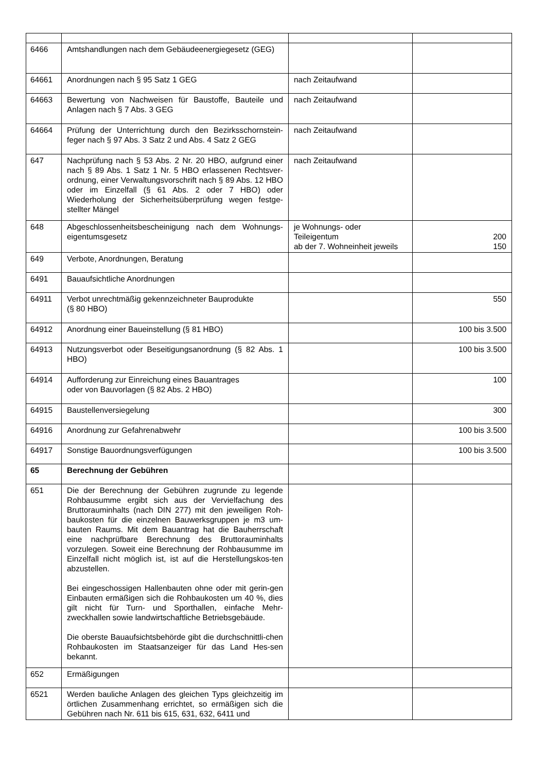| 6466 | Amtshandlungen nach dem Gebäudeenergiegesetz (GEG) | | |
| 64661 | Anordnungen nach § 95 Satz 1 GEG | nach Zeitaufwand | |
| 64663 | Bewertung von Nachweisen für Baustoffe, Bauteile und Anlagen nach § 7 Abs. 3 GEG | nach Zeitaufwand | |
| 64664 | Prüfung der Unterrichtung durch den Bezirksschornstein-feger nach § 97 Abs. 3 Satz 2 und Abs. 4 Satz 2 GEG | nach Zeitaufwand | |
| 647 | Nachprüfung nach § 53 Abs. 2 Nr. 20 HBO, aufgrund einer nach § 89 Abs. 1 Satz 1 Nr. 5 HBO erlassenen Rechtsver-ordnung, einer Verwaltungsvorschrift nach § 89 Abs. 12 HBO oder im Einzelfall (§ 61 Abs. 2 oder 7 HBO) oder Wiederholung der Sicherheitsüberprüfung wegen festge-stellter Mängel | nach Zeitaufwand | |
| 648 | Abgeschlossenheitsbescheinigung nach dem Wohnungs-eigentumsgesetz | je Wohnungs- oder Teileigentum ab der 7. Wohneinheit jeweils | 200 150 |
| 649 | Verbote, Anordnungen, Beratung | | |
| 6491 | Bauaufsichtliche Anordnungen | | |
| 64911 | Verbot unrechtmäßig gekennzeichneter Bauprodukte (§ 80 HBO) | | 550 |
| 64912 | Anordnung einer Baueinstellung (§ 81 HBO) | | 100 bis 3.500 |
| 64913 | Nutzungsverbot oder Beseitigungsanordnung (§ 82 Abs. 1 HBO) | | 100 bis 3.500 |
| 64914 | Aufforderung zur Einreichung eines Bauantrages oder von Bauvorlagen (§ 82 Abs. 2 HBO) | | 100 |
| 64915 | Baustellenversiegelung | | 300 |
| 64916 | Anordnung zur Gefahrenabwehr | | 100 bis 3.500 |
| 64917 | Sonstige Bauordnungsverfügungen | | 100 bis 3.500 |
| 65 | Berechnung der Gebühren | | |
| 651 | Die der Berechnung der Gebühren zugrunde zu legende Rohbausumme ergibt sich aus der Vervielfachung des Bruttorauminhalts (nach DIN 277) mit den jeweiligen Roh-baukosten für die einzelnen Bauwerksgruppen je m3 um-bauten Raums. Mit dem Bauantrag hat die Bauherrschaft eine nachprüfbare Berechnung des Bruttorauminhalts vorzulegen. Soweit eine Berechnung der Rohbausumme im Einzelfall nicht möglich ist, ist auf die Herstellungskos-ten abzustellen. Bei eingeschossigen Hallenbauten ohne oder mit gerin-gen Einbauten ermäßigen sich die Rohbaukosten um 40 %, dies gilt nicht für Turn- und Sporthallen, einfache Mehr-zweckhallen sowie landwirtschaftliche Betriebsgebäude. Die oberste Bauaufsichtsbehörde gibt die durchschnittli-chen Rohbaukosten im Staatsanzeiger für das Land Hes-sen bekannt. | | |
| 652 | Ermäßigungen | | |
| 6521 | Werden bauliche Anlagen des gleichen Typs gleichzeitig im örtlichen Zusammenhang errichtet, so ermäßigen sich die Gebühren nach Nr. 611 bis 615, 631, 632, 6411 und | | |